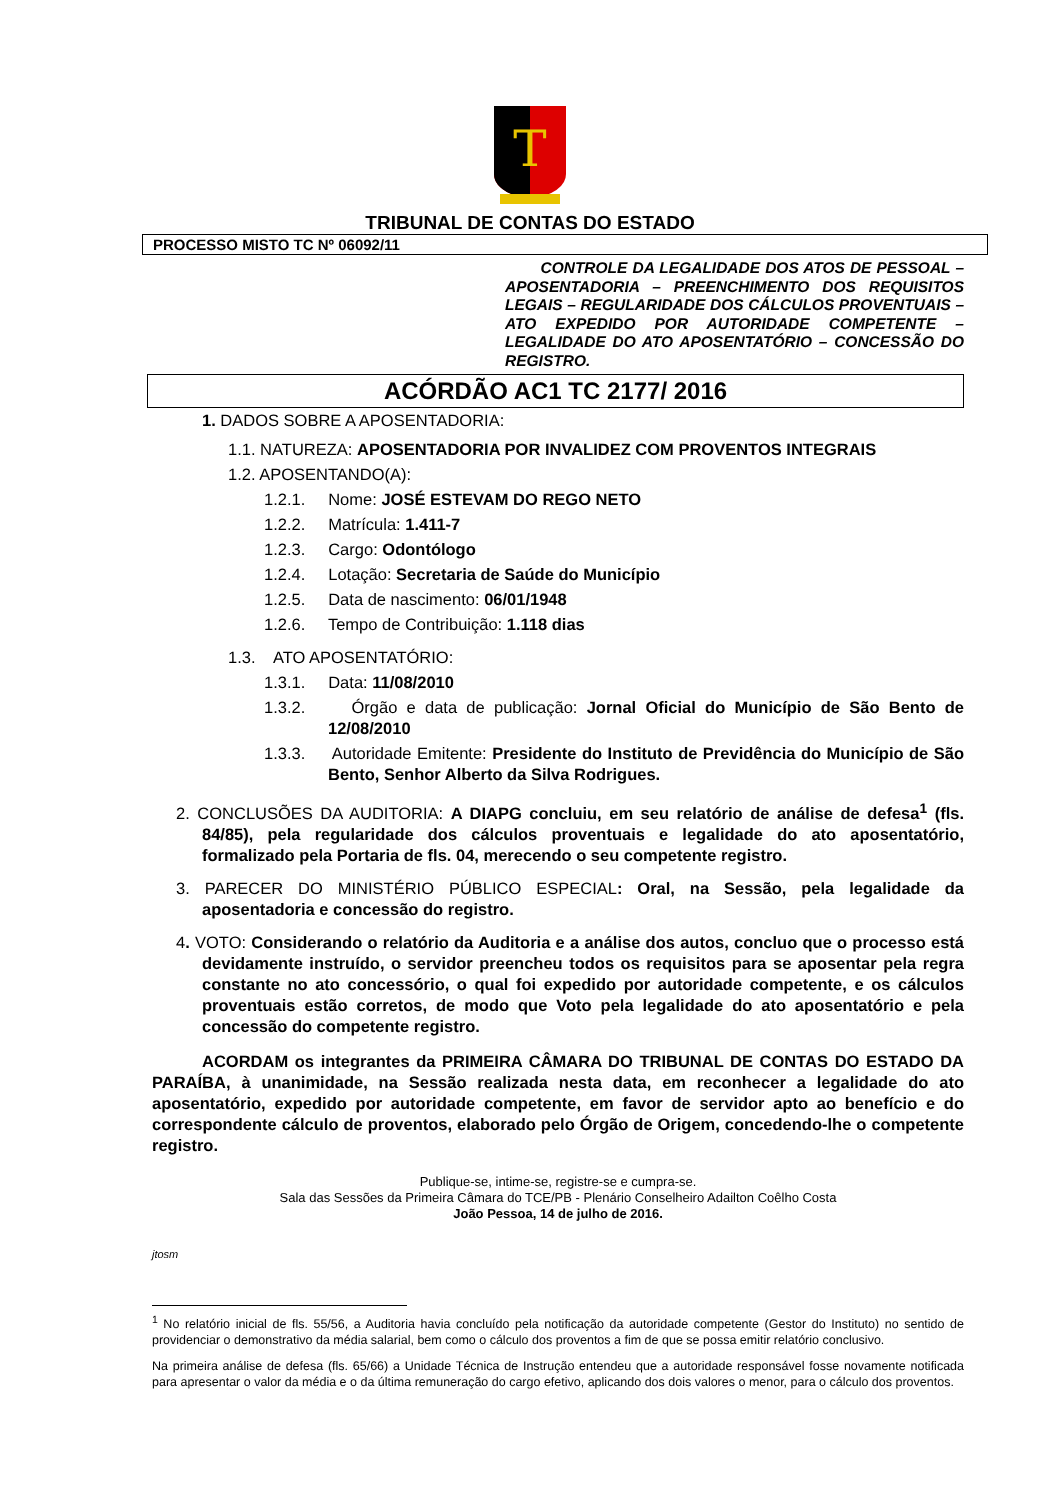T
TRIBUNAL DE CONTAS DO ESTADO
PROCESSO MISTO TC Nº 06092/11
CONTROLE DA LEGALIDADE DOS ATOS DE PESSOAL – APOSENTADORIA – PREENCHIMENTO DOS REQUISITOS LEGAIS – REGULARIDADE DOS CÁLCULOS PROVENTUAIS – ATO EXPEDIDO POR AUTORIDADE COMPETENTE – LEGALIDADE DO ATO APOSENTATÓRIO – CONCESSÃO DO REGISTRO.
ACÓRDÃO AC1 TC 2177/ 2016
1. DADOS SOBRE A APOSENTADORIA:
1.1. NATUREZA: APOSENTADORIA POR INVALIDEZ COM PROVENTOS INTEGRAIS
1.2. APOSENTANDO(A):
1.2.1. Nome: JOSÉ ESTEVAM DO REGO NETO
1.2.2. Matrícula: 1.411-7
1.2.3. Cargo: Odontólogo
1.2.4. Lotação: Secretaria de Saúde do Município
1.2.5. Data de nascimento: 06/01/1948
1.2.6. Tempo de Contribuição: 1.118 dias
1.3. ATO APOSENTATÓRIO:
1.3.1. Data: 11/08/2010
1.3.2. Órgão e data de publicação: Jornal Oficial do Município de São Bento de 12/08/2010
1.3.3. Autoridade Emitente: Presidente do Instituto de Previdência do Município de São Bento, Senhor Alberto da Silva Rodrigues.
2. CONCLUSÕES DA AUDITORIA: A DIAPG concluiu, em seu relatório de análise de defesa<sup>1</sup> (fls. 84/85), pela regularidade dos cálculos proventuais e legalidade do ato aposentatório, formalizado pela Portaria de fls. 04, merecendo o seu competente registro.
3. PARECER DO MINISTÉRIO PÚBLICO ESPECIAL: Oral, na Sessão, pela legalidade da aposentadoria e concessão do registro.
4. VOTO: Considerando o relatório da Auditoria e a análise dos autos, concluo que o processo está devidamente instruído, o servidor preencheu todos os requisitos para se aposentar pela regra constante no ato concessório, o qual foi expedido por autoridade competente, e os cálculos proventuais estão corretos, de modo que Voto pela legalidade do ato aposentatório e pela concessão do competente registro.
ACORDAM os integrantes da PRIMEIRA CÂMARA DO TRIBUNAL DE CONTAS DO ESTADO DA PARAÍBA, à unanimidade, na Sessão realizada nesta data, em reconhecer a legalidade do ato aposentatório, expedido por autoridade competente, em favor de servidor apto ao benefício e do correspondente cálculo de proventos, elaborado pelo Órgão de Origem, concedendo-lhe o competente registro.
Publique-se, intime-se, registre-se e cumpra-se.
Sala das Sessões da Primeira Câmara do TCE/PB - Plenário Conselheiro Adailton Coêlho Costa
João Pessoa, 14 de julho de 2016.
jtosm
<sup>1</sup> No relatório inicial de fls. 55/56, a Auditoria havia concluído pela notificação da autoridade competente (Gestor do Instituto) no sentido de providenciar o demonstrativo da média salarial, bem como o cálculo dos proventos a fim de que se possa emitir relatório conclusivo.
Na primeira análise de defesa (fls. 65/66) a Unidade Técnica de Instrução entendeu que a autoridade responsável fosse novamente notificada para apresentar o valor da média e o da última remuneração do cargo efetivo, aplicando dos dois valores o menor, para o cálculo dos proventos.